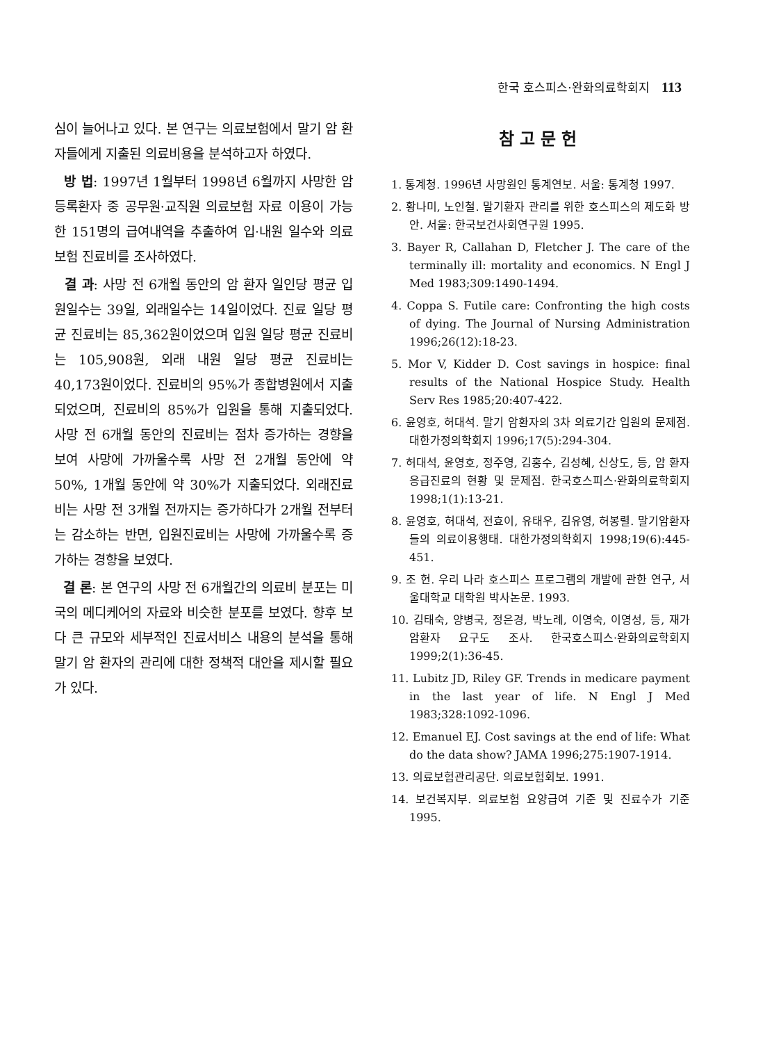한국 호스피스·완화의료학회지 113
심이 늘어나고 있다. 본 연구는 의료보험에서 말기 암 환자들에게 지출된 의료비용을 분석하고자 하였다.
방 법: 1997년 1월부터 1998년 6월까지 사망한 암 등록환자 중 공무원·교직원 의료보험 자료 이용이 가능한 151명의 급여내역을 추출하여 입·내원 일수와 의료보험 진료비를 조사하였다.
결 과: 사망 전 6개월 동안의 암 환자 일인당 평균 입원일수는 39일, 외래일수는 14일이었다. 진료 일당 평균 진료비는 85,362원이었으며 입원 일당 평균 진료비는 105,908원, 외래 내원 일당 평균 진료비는 40,173원이었다. 진료비의 95%가 종합병원에서 지출되었으며, 진료비의 85%가 입원을 통해 지출되었다. 사망 전 6개월 동안의 진료비는 점차 증가하는 경향을 보여 사망에 가까울수록 사망 전 2개월 동안에 약 50%, 1개월 동안에 약 30%가 지출되었다. 외래진료비는 사망 전 3개월 전까지는 증가하다가 2개월 전부터는 감소하는 반면, 입원진료비는 사망에 가까울수록 증가하는 경향을 보였다.
결 론: 본 연구의 사망 전 6개월간의 의료비 분포는 미국의 메디케어의 자료와 비슷한 분포를 보였다. 향후 보다 큰 규모와 세부적인 진료서비스 내용의 분석을 통해 말기 암 환자의 관리에 대한 정책적 대안을 제시할 필요가 있다.
참고문헌
1. 통계청. 1996년 사망원인 통계연보. 서울: 통계청 1997.
2. 황나미, 노인철. 말기환자 관리를 위한 호스피스의 제도화 방안. 서울: 한국보건사회연구원 1995.
3. Bayer R, Callahan D, Fletcher J. The care of the terminally ill: mortality and economics. N Engl J Med 1983;309:1490-1494.
4. Coppa S. Futile care: Confronting the high costs of dying. The Journal of Nursing Administration 1996;26(12):18-23.
5. Mor V, Kidder D. Cost savings in hospice: final results of the National Hospice Study. Health Serv Res 1985;20:407-422.
6. 윤영호, 허대석. 말기 암환자의 3차 의료기간 입원의 문제점. 대한가정의학회지 1996;17(5):294-304.
7. 허대석, 윤영호, 정주영, 김홍수, 김성혜, 신상도, 등, 암 환자 응급진료의 현황 및 문제점. 한국호스피스·완화의료학회지 1998;1(1):13-21.
8. 윤영호, 허대석, 전효이, 유태우, 김유영, 허봉렬. 말기암환자들의 의료이용행태. 대한가정의학회지 1998;19(6):445-451.
9. 조 현. 우리 나라 호스피스 프로그램의 개발에 관한 연구, 서울대학교 대학원 박사논문. 1993.
10. 김태숙, 양병국, 정은경, 박노례, 이영숙, 이영성, 등, 재가암환자 요구도 조사. 한국호스피스·완화의료학회지 1999;2(1):36-45.
11. Lubitz JD, Riley GF. Trends in medicare payment in the last year of life. N Engl J Med 1983;328:1092-1096.
12. Emanuel EJ. Cost savings at the end of life: What do the data show? JAMA 1996;275:1907-1914.
13. 의료보험관리공단. 의료보험회보. 1991.
14. 보건복지부. 의료보험 요양급여 기준 및 진료수가 기준 1995.